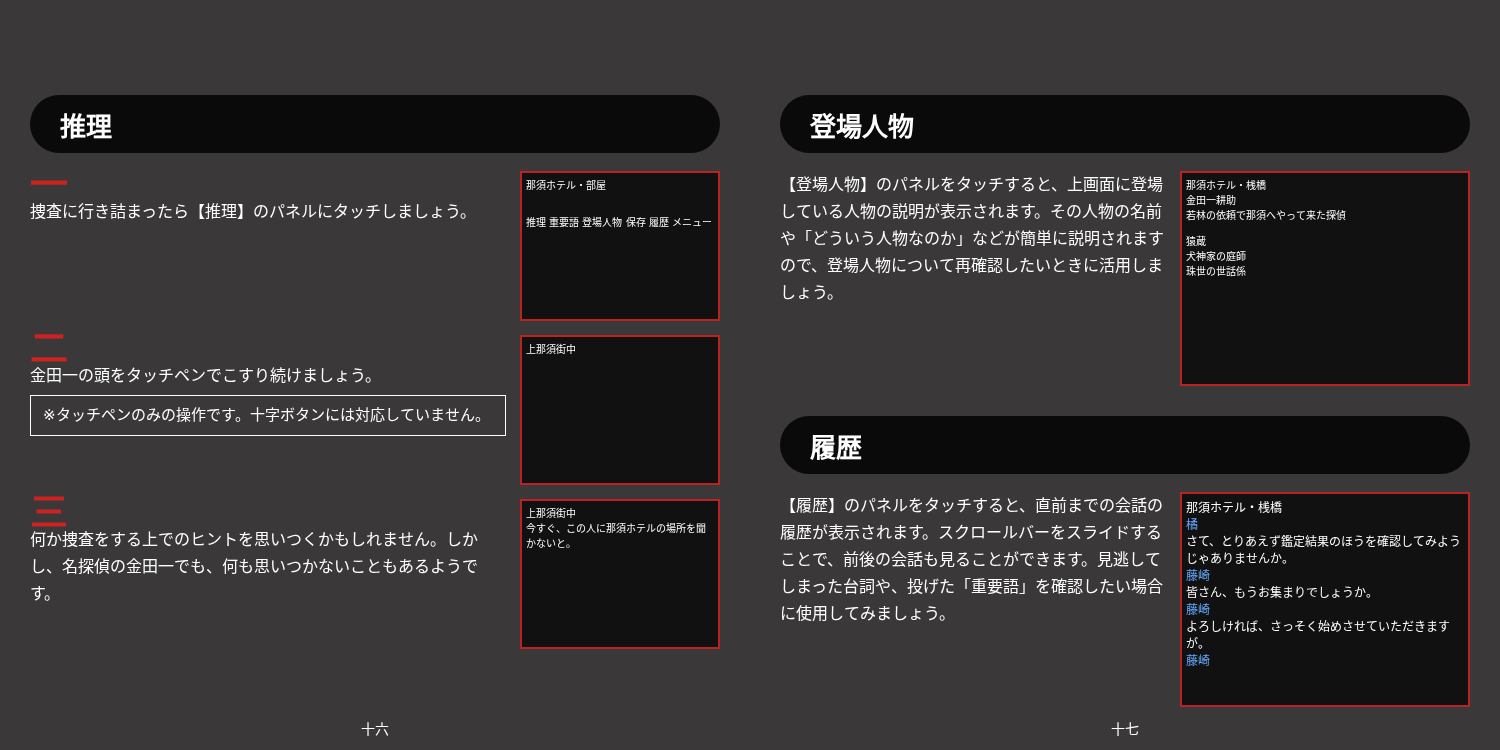推理
一
捜査に行き詰まったら【推理】のパネルにタッチしましょう。
那須ホテル・部屋
推理 重要語 登場人物 保存 履歴 メニュー
二
金田一の頭をタッチペンでこすり続けましょう。
※タッチペンのみの操作です。十字ボタンには対応していません。
上那須街中
三
何か捜査をする上でのヒントを思いつくかもしれません。しかし、名探偵の金田一でも、何も思いつかないこともあるようです。
上那須街中
今すぐ、この人に那須ホテルの場所を聞かないと。
十六
登場人物
【登場人物】のパネルをタッチすると、上画面に登場している人物の説明が表示されます。その人物の名前や「どういう人物なのか」などが簡単に説明されますので、登場人物について再確認したいときに活用しましょう。
那須ホテル・桟橋
金田一耕助
若林の依頼で那須へやって来た探偵
猿蔵
犬神家の庭師
珠世の世話係
履歴
【履歴】のパネルをタッチすると、直前までの会話の履歴が表示されます。スクロールバーをスライドすることで、前後の会話も見ることができます。見逃してしまった台詞や、投げた「重要語」を確認したい場合に使用してみましょう。
那須ホテル・桟橋
橘
さて、とりあえず鑑定結果のほうを確認してみようじゃありませんか。
藤崎
皆さん、もうお集まりでしょうか。
藤崎
よろしければ、さっそく始めさせていただきますが。
藤崎
十七